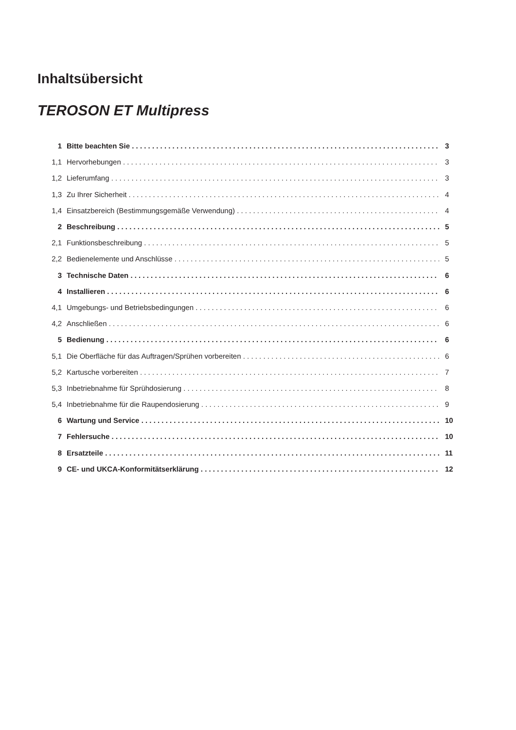Inhaltsübersicht
TEROSON ET Multipress
1 Bitte beachten Sie 3
1,1 Hervorhebungen 3
1,2 Lieferumfang 3
1,3 Zu Ihrer Sicherheit 4
1,4 Einsatzbereich (Bestimmungsgemäße Verwendung) 4
2 Beschreibung 5
2,1 Funktionsbeschreibung 5
2,2 Bedienelemente und Anschlüsse 5
3 Technische Daten 6
4 Installieren 6
4,1 Umgebungs- und Betriebsbedingungen 6
4,2 Anschließen 6
5 Bedienung 6
5,1 Die Oberfläche für das Auftragen/Sprühen vorbereiten 6
5,2 Kartusche vorbereiten 7
5,3 Inbetriebnahme für Sprühdosierung 8
5,4 Inbetriebnahme für die Raupendosierung 9
6 Wartung und Service 10
7 Fehlersuche 10
8 Ersatzteile 11
9 CE- und UKCA-Konformitätserklärung 12